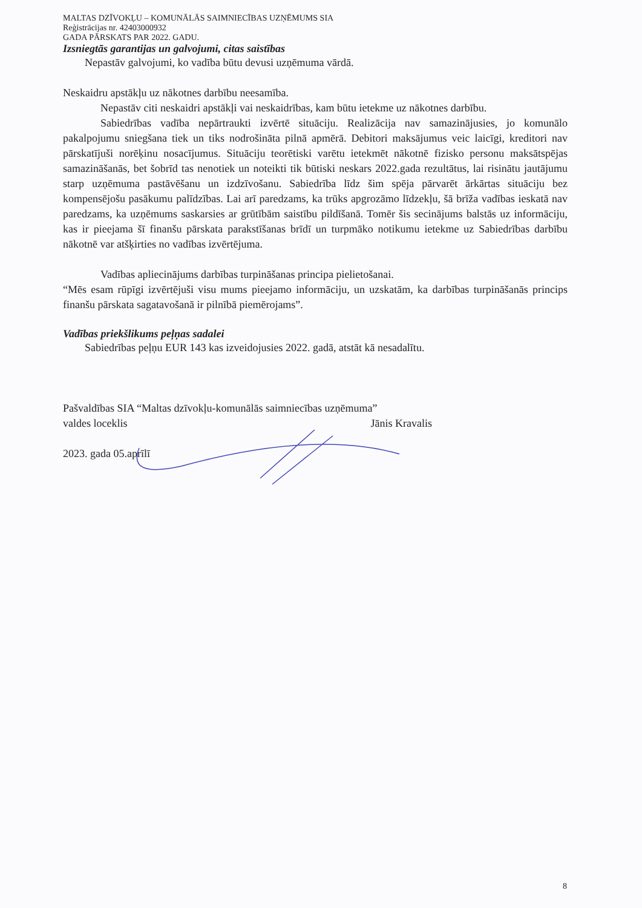MALTAS DZĪVOKĻU – KOMUNĀLĀS SAIMNIECĪBAS UZŅĒMUMS SIA
Reģistrācijas nr. 42403000932
GADA PĀRSKATS PAR 2022. GADU.
Izsniegtās garantijas un galvojumi, citas saistības
Nepastāv galvojumi, ko vadība būtu devusi uzņēmuma vārdā.
Neskaidru apstākļu uz nākotnes darbību neesamība.
Nepastāv citi neskaidri apstākļi vai neskaidrības, kam būtu ietekme uz nākotnes darbību.
Sabiedrības vadība nepārtraukti izvērtē situāciju. Realizācija nav samazinājusies, jo komunālo pakalpojumu sniegšana tiek un tiks nodrošināta pilnā apmērā. Debitori maksājumus veic laicīgi, kreditori nav pārskatījuši norēķinu nosacījumus. Situāciju teorētiski varētu ietekmēt nākotnē fizisko personu maksātspējas samazināšanās, bet šobrīd tas nenotiek un noteikti tik būtiski neskars 2022.gada rezultātus, lai risinātu jautājumu starp uzņēmuma pastāvēšanu un izdzīvošanu. Sabiedrība līdz šim spēja pārvarēt ārkārtas situāciju bez kompensējošu pasākumu palīdzības. Lai arī paredzams, ka trūks apgrozāmo līdzekļu, šā brīža vadības ieskatā nav paredzams, ka uzņēmums saskarsies ar grūtībām saistību pildīšanā. Tomēr šis secinājums balstās uz informāciju, kas ir pieejama šī finanšu pārskata parakstīšanas brīdī un turpmāko notikumu ietekme uz Sabiedrības darbību nākotnē var atšķirties no vadības izvērtējuma.
Vadības apliecinājums darbības turpināšanas principa pielietošanai.
“Mēs esam rūpīgi izvērtējuši visu mums pieejamo informāciju, un uzskatām, ka darbības turpināšanās princips finanšu pārskata sagatavošanā ir pilnībā piemērojams”.
Vadības priekšlikums peļņas sadalei
Sabiedrības peļņu EUR 143 kas izveidojusies 2022. gadā, atstāt kā nesadalītu.
Pašvaldības SIA “Maltas dzīvokļu-komunālās saimniecības uzņēmuma”
valdes loceklis Jānis Kravalis
2023. gada 05.aprīlī
8